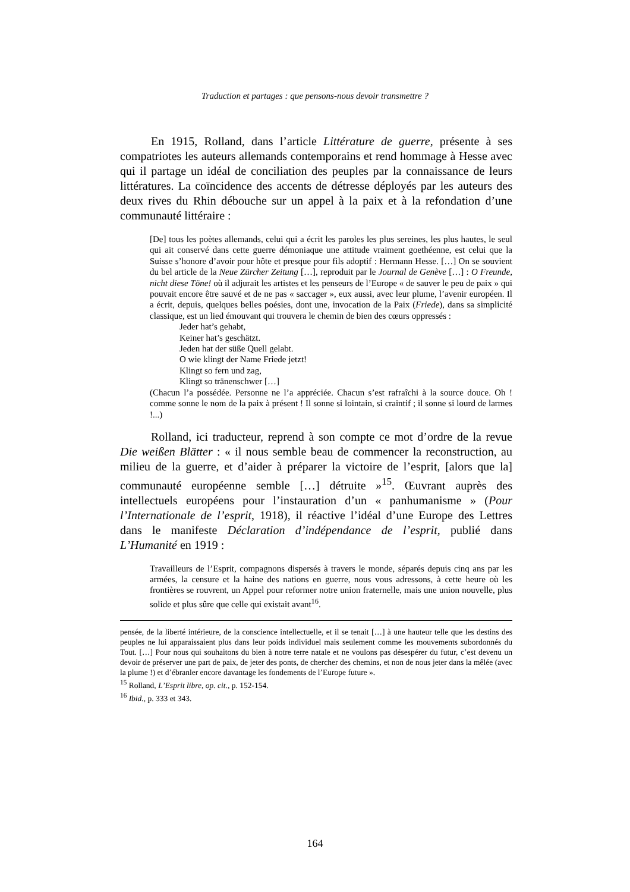Traduction et partages : que pensons-nous devoir transmettre ?
En 1915, Rolland, dans l’article Littérature de guerre, présente à ses compatriotes les auteurs allemands contemporains et rend hommage à Hesse avec qui il partage un idéal de conciliation des peuples par la connaissance de leurs littératures. La coïncidence des accents de détresse déployés par les auteurs des deux rives du Rhin débouche sur un appel à la paix et à la refondation d’une communauté littéraire :
[De] tous les poètes allemands, celui qui a écrit les paroles les plus sereines, les plus hautes, le seul qui ait conservé dans cette guerre démoniaque une attitude vraiment goethéenne, est celui que la Suisse s’honore d’avoir pour hôte et presque pour fils adoptif : Hermann Hesse. […] On se souvient du bel article de la Neue Zürcher Zeitung […], reproduit par le Journal de Genève […] : O Freunde, nicht diese Töne! où il adjurait les artistes et les penseurs de l’Europe « de sauver le peu de paix » qui pouvait encore être sauvé et de ne pas « saccager », eux aussi, avec leur plume, l’avenir européen. Il a écrit, depuis, quelques belles poésies, dont une, invocation de la Paix (Friede), dans sa simplicité classique, est un lied émouvant qui trouvera le chemin de bien des cœurs oppressés :
Jeder hat’s gehabt,
Keiner hat’s geschätzt.
Jeden hat der süße Quell gelabt.
O wie klingt der Name Friede jetzt!
Klingt so fern und zag,
Klingt so tränenschwer […]
(Chacun l’a possédée. Personne ne l’a appréciée. Chacun s’est rafraîchi à la source douce. Oh ! comme sonne le nom de la paix à présent ! Il sonne si lointain, si craintif ; il sonne si lourd de larmes !...)
Rolland, ici traducteur, reprend à son compte ce mot d’ordre de la revue Die weißen Blätter : « il nous semble beau de commencer la reconstruction, au milieu de la guerre, et d’aider à préparer la victoire de l’esprit, [alors que la] communauté européenne semble […] détruite »<sup>15</sup>. Œuvrant auprès des intellectuels européens pour l’instauration d’un « panhumanisme » (Pour l’Internationale de l’esprit, 1918), il réactive l’idéal d’une Europe des Lettres dans le manifeste Déclaration d’indépendance de l’esprit, publié dans L’Humanité en 1919 :
Travailleurs de l’Esprit, compagnons dispersés à travers le monde, séparés depuis cinq ans par les armées, la censure et la haine des nations en guerre, nous vous adressons, à cette heure où les frontières se rouvrent, un Appel pour reformer notre union fraternelle, mais une union nouvelle, plus solide et plus sûre que celle qui existait avant<sup>16</sup>.
pensée, de la liberté intérieure, de la conscience intellectuelle, et il se tenait […] à une hauteur telle que les destins des peuples ne lui apparaissaient plus dans leur poids individuel mais seulement comme les mouvements subordonnés du Tout. […] Pour nous qui souhaitons du bien à notre terre natale et ne voulons pas désespérer du futur, c’est devenu un devoir de préserver une part de paix, de jeter des ponts, de chercher des chemins, et non de nous jeter dans la mêlée (avec la plume !) et d’ébranler encore davantage les fondements de l’Europe future ».
<sup>15</sup> Rolland, L’Esprit libre, op. cit., p. 152-154.
<sup>16</sup> Ibid., p. 333 et 343.
164